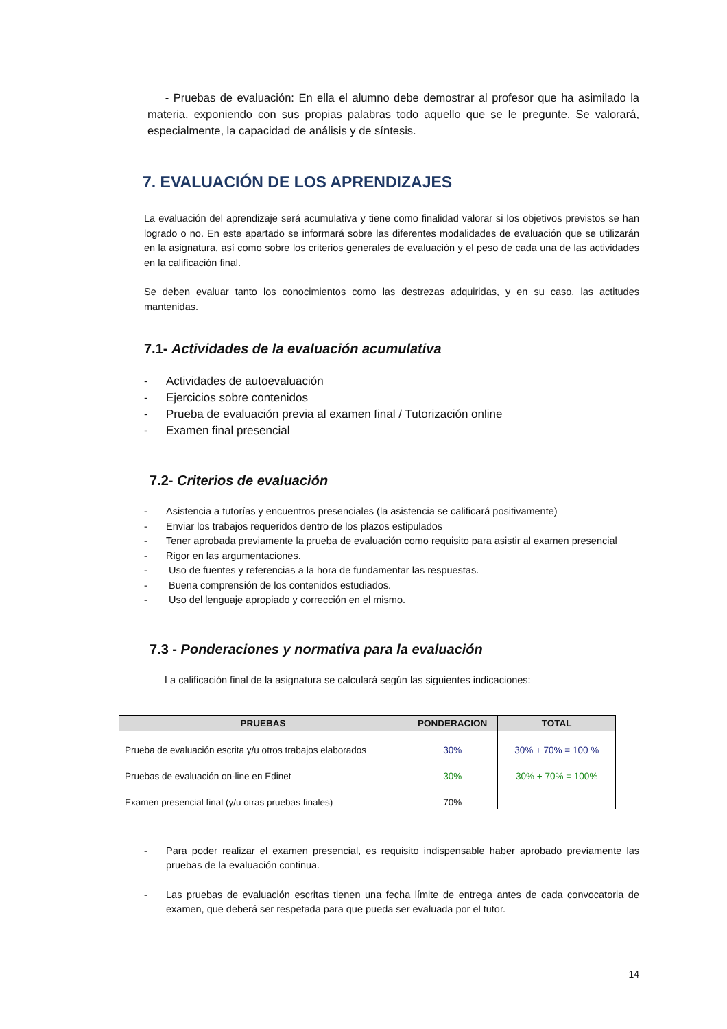- Pruebas de evaluación: En ella el alumno debe demostrar al profesor que ha asimilado la materia, exponiendo con sus propias palabras todo aquello que se le pregunte. Se valorará, especialmente, la capacidad de análisis y de síntesis.
7. EVALUACIÓN DE LOS APRENDIZAJES
La evaluación del aprendizaje será acumulativa y tiene como finalidad valorar si los objetivos previstos se han logrado o no. En este apartado se informará sobre las diferentes modalidades de evaluación que se utilizarán en la asignatura, así como sobre los criterios generales de evaluación y el peso de cada una de las actividades en la calificación final.
Se deben evaluar tanto los conocimientos como las destrezas adquiridas, y en su caso, las actitudes mantenidas.
7.1- Actividades de la evaluación acumulativa
- Actividades de autoevaluación
- Ejercicios sobre contenidos
- Prueba de evaluación previa al examen final / Tutorización online
- Examen final presencial
7.2- Criterios de evaluación
- Asistencia a tutorías y encuentros presenciales (la asistencia se calificará positivamente)
- Enviar los trabajos requeridos dentro de los plazos estipulados
- Tener aprobada previamente la prueba de evaluación como requisito para asistir al examen presencial
- Rigor en las argumentaciones.
- Uso de fuentes y referencias a la hora de fundamentar las respuestas.
- Buena comprensión de los contenidos estudiados.
- Uso del lenguaje apropiado y corrección en el mismo.
7.3 - Ponderaciones y normativa para la evaluación
La calificación final de la asignatura se calculará según las siguientes indicaciones:
| PRUEBAS | PONDERACION | TOTAL |
| --- | --- | --- |
| Prueba de evaluación escrita y/u otros trabajos elaborados | 30% | 30% + 70% = 100 % |
| Pruebas de evaluación on-line en Edinet | 30% | 30% + 70% = 100% |
| Examen presencial final (y/u otras pruebas finales) | 70% | |
- Para poder realizar el examen presencial, es requisito indispensable haber aprobado previamente las pruebas de la evaluación continua.
- Las pruebas de evaluación escritas tienen una fecha límite de entrega antes de cada convocatoria de examen, que deberá ser respetada para que pueda ser evaluada por el tutor.
14